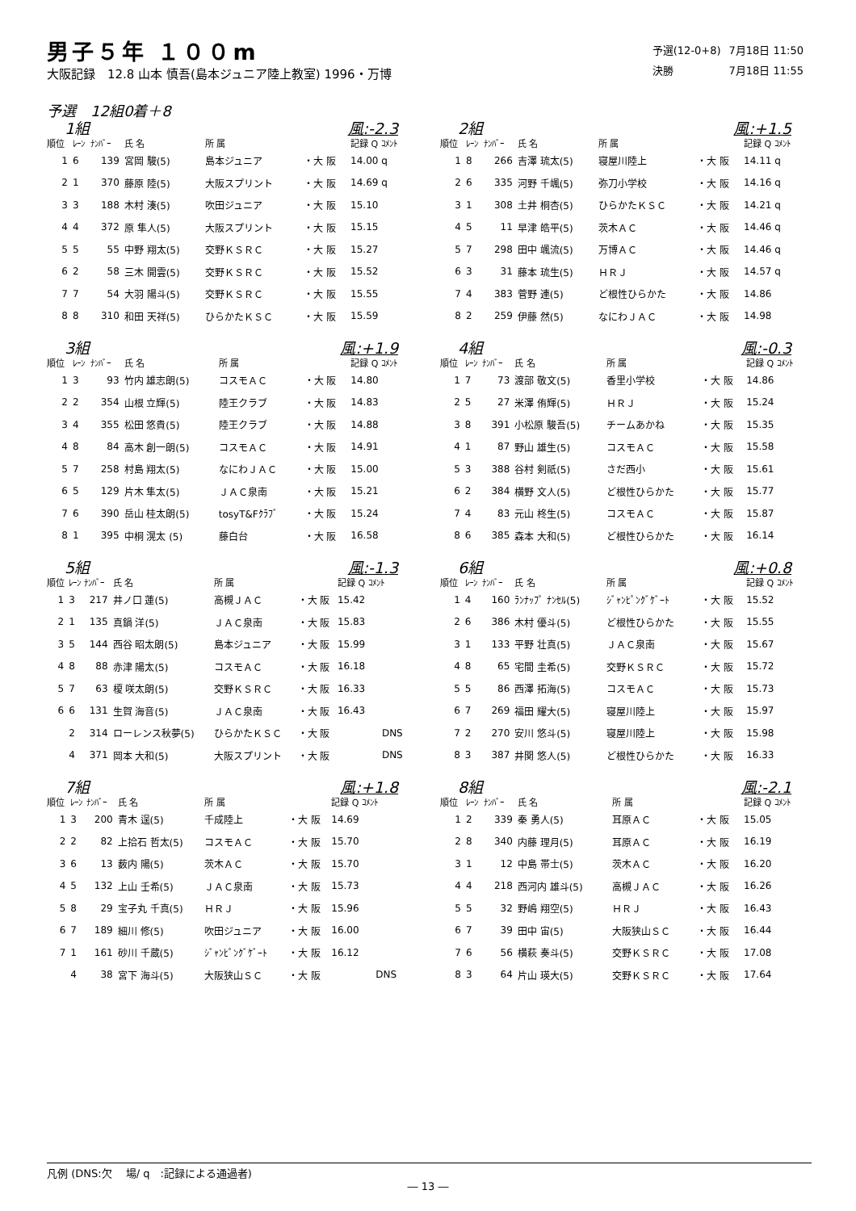男子５年 １００m
大阪記録　12.8 山本 慎吾(島本ジュニア陸上教室) 1996・万博
| 予選(12-0+8) | 7月18日 11:50 |
| 決勝 | 7月18日 11:55 |
予選　12組0着＋8
1組 風:-2.3
| 順位 | ﾚｰﾝ | ﾅﾝﾊﾞｰ | 氏 名 | 所 属 | | 記録 Q ｺﾒﾝﾄ |
| --- | --- | --- | --- | --- | --- | --- |
| 1 | 6 | 139 | 宮岡 駿(5) | 島本ジュニア | ・大 阪 | 14.00 q |
| 2 | 1 | 370 | 藤原 陸(5) | 大阪スプリント | ・大 阪 | 14.69 q |
| 3 | 3 | 188 | 木村 湊(5) | 吹田ジュニア | ・大 阪 | 15.10 |
| 4 | 4 | 372 | 原 隼人(5) | 大阪スプリント | ・大 阪 | 15.15 |
| 5 | 5 | 55 | 中野 翔太(5) | 交野ＫＳＲＣ | ・大 阪 | 15.27 |
| 6 | 2 | 58 | 三木 開雲(5) | 交野ＫＳＲＣ | ・大 阪 | 15.52 |
| 7 | 7 | 54 | 大羽 陽斗(5) | 交野ＫＳＲＣ | ・大 阪 | 15.55 |
| 8 | 8 | 310 | 和田 天祥(5) | ひらかたＫＳＣ | ・大 阪 | 15.59 |
2組 風:+1.5
| 順位 | ﾚｰﾝ | ﾅﾝﾊﾞｰ | 氏 名 | 所 属 | | 記録 Q ｺﾒﾝﾄ |
| --- | --- | --- | --- | --- | --- | --- |
| 1 | 8 | 266 | 吉澤 琉太(5) | 寝屋川陸上 | ・大 阪 | 14.11 q |
| 2 | 6 | 335 | 河野 千颯(5) | 弥刀小学校 | ・大 阪 | 14.16 q |
| 3 | 1 | 308 | 土井 桐杏(5) | ひらかたＫＳＣ | ・大 阪 | 14.21 q |
| 4 | 5 | 11 | 早津 皓平(5) | 茨木ＡＣ | ・大 阪 | 14.46 q |
| 5 | 7 | 298 | 田中 颯流(5) | 万博ＡＣ | ・大 阪 | 14.46 q |
| 6 | 3 | 31 | 藤本 琉生(5) | ＨＲＪ | ・大 阪 | 14.57 q |
| 7 | 4 | 383 | 菅野 連(5) | ど根性ひらかた | ・大 阪 | 14.86 |
| 8 | 2 | 259 | 伊藤 然(5) | なにわＪＡＣ | ・大 阪 | 14.98 |
3組 風:+1.9
| 順位 | ﾚｰﾝ | ﾅﾝﾊﾞｰ | 氏 名 | 所 属 | | 記録 Q ｺﾒﾝﾄ |
| --- | --- | --- | --- | --- | --- | --- |
| 1 | 3 | 93 | 竹内 雄志朗(5) | コスモＡＣ | ・大 阪 | 14.80 |
| 2 | 2 | 354 | 山根 立輝(5) | 陸王クラブ | ・大 阪 | 14.83 |
| 3 | 4 | 355 | 松田 悠貴(5) | 陸王クラブ | ・大 阪 | 14.88 |
| 4 | 8 | 84 | 高木 創一朗(5) | コスモＡＣ | ・大 阪 | 14.91 |
| 5 | 7 | 258 | 村島 翔太(5) | なにわＪＡＣ | ・大 阪 | 15.00 |
| 6 | 5 | 129 | 片木 隼太(5) | ＪＡＣ泉南 | ・大 阪 | 15.21 |
| 7 | 6 | 390 | 岳山 桂太朗(5) | tosyT&Fｸﾗﾌﾞ | ・大 阪 | 15.24 |
| 8 | 1 | 395 | 中桐 滉太 (5) | 藤白台 | ・大 阪 | 16.58 |
4組 風:-0.3
| 順位 | ﾚｰﾝ | ﾅﾝﾊﾞｰ | 氏 名 | 所 属 | | 記録 Q ｺﾒﾝﾄ |
| --- | --- | --- | --- | --- | --- | --- |
| 1 | 7 | 73 | 渡部 敬文(5) | 香里小学校 | ・大 阪 | 14.86 |
| 2 | 5 | 27 | 米澤 侑輝(5) | ＨＲＪ | ・大 阪 | 15.24 |
| 3 | 8 | 391 | 小松原 駿吾(5) | チームあかね | ・大 阪 | 15.35 |
| 4 | 1 | 87 | 野山 雄生(5) | コスモＡＣ | ・大 阪 | 15.58 |
| 5 | 3 | 388 | 谷村 剣祇(5) | さだ西小 | ・大 阪 | 15.61 |
| 6 | 2 | 384 | 横野 文人(5) | ど根性ひらかた | ・大 阪 | 15.77 |
| 7 | 4 | 83 | 元山 柊生(5) | コスモＡＣ | ・大 阪 | 15.87 |
| 8 | 6 | 385 | 森本 大和(5) | ど根性ひらかた | ・大 阪 | 16.14 |
5組 風:-1.3
| 順位 | ﾚｰﾝ | ﾅﾝﾊﾞｰ | 氏 名 | 所 属 | | 記録 Q ｺﾒﾝﾄ |
| --- | --- | --- | --- | --- | --- | --- |
| 1 | 3 | 217 | 井ノ口 蓮(5) | 高槻ＪＡＣ | ・大 阪 | 15.42 |
| 2 | 1 | 135 | 真鍋 洋(5) | ＪＡＣ泉南 | ・大 阪 | 15.83 |
| 3 | 5 | 144 | 西谷 昭太朗(5) | 島本ジュニア | ・大 阪 | 15.99 |
| 4 | 8 | 88 | 赤津 陽太(5) | コスモＡＣ | ・大 阪 | 16.18 |
| 5 | 7 | 63 | 榎 咲太朗(5) | 交野ＫＳＲＣ | ・大 阪 | 16.33 |
| 6 | 6 | 131 | 生賀 海音(5) | ＪＡＣ泉南 | ・大 阪 | 16.43 |
| | 2 | 314 | ローレンス秋夢(5) | ひらかたＫＳＣ | ・大 阪 | DNS |
| | 4 | 371 | 岡本 大和(5) | 大阪スプリント | ・大 阪 | DNS |
6組 風:+0.8
| 順位 | ﾚｰﾝ | ﾅﾝﾊﾞｰ | 氏 名 | 所 属 | | 記録 Q ｺﾒﾝﾄ |
| --- | --- | --- | --- | --- | --- | --- |
| 1 | 4 | 160 | ﾗﾝﾅｯﾌﾟ ﾅﾝｾﾙ(5) | ｼﾞｬﾝﾋﾟﾝｸﾞｹﾞｰﾄ | ・大 阪 | 15.52 |
| 2 | 6 | 386 | 木村 優斗(5) | ど根性ひらかた | ・大 阪 | 15.55 |
| 3 | 1 | 133 | 平野 壮真(5) | ＪＡＣ泉南 | ・大 阪 | 15.67 |
| 4 | 8 | 65 | 宅間 圭希(5) | 交野ＫＳＲＣ | ・大 阪 | 15.72 |
| 5 | 5 | 86 | 西澤 拓海(5) | コスモＡＣ | ・大 阪 | 15.73 |
| 6 | 7 | 269 | 福田 耀大(5) | 寝屋川陸上 | ・大 阪 | 15.97 |
| 7 | 2 | 270 | 安川 悠斗(5) | 寝屋川陸上 | ・大 阪 | 15.98 |
| 8 | 3 | 387 | 井関 悠人(5) | ど根性ひらかた | ・大 阪 | 16.33 |
7組 風:+1.8
| 順位 | ﾚｰﾝ | ﾅﾝﾊﾞｰ | 氏 名 | 所 属 | | 記録 Q ｺﾒﾝﾄ |
| --- | --- | --- | --- | --- | --- | --- |
| 1 | 3 | 200 | 青木 逞(5) | 千成陸上 | ・大 阪 | 14.69 |
| 2 | 2 | 82 | 上拾石 哲太(5) | コスモＡＣ | ・大 阪 | 15.70 |
| 3 | 6 | 13 | 薮内 陽(5) | 茨木ＡＣ | ・大 阪 | 15.70 |
| 4 | 5 | 132 | 上山 壬希(5) | ＪＡＣ泉南 | ・大 阪 | 15.73 |
| 5 | 8 | 29 | 宝子丸 千真(5) | ＨＲＪ | ・大 阪 | 15.96 |
| 6 | 7 | 189 | 細川 修(5) | 吹田ジュニア | ・大 阪 | 16.00 |
| 7 | 1 | 161 | 砂川 千蔵(5) | ｼﾞｬﾝﾋﾟﾝｸﾞｹﾞｰﾄ | ・大 阪 | 16.12 |
| | 4 | 38 | 宮下 海斗(5) | 大阪狭山ＳＣ | ・大 阪 | DNS |
8組 風:-2.1
| 順位 | ﾚｰﾝ | ﾅﾝﾊﾞｰ | 氏 名 | 所 属 | | 記録 Q ｺﾒﾝﾄ |
| --- | --- | --- | --- | --- | --- | --- |
| 1 | 2 | 339 | 秦 勇人(5) | 耳原ＡＣ | ・大 阪 | 15.05 |
| 2 | 8 | 340 | 内藤 理月(5) | 耳原ＡＣ | ・大 阪 | 16.19 |
| 3 | 1 | 12 | 中島 帯士(5) | 茨木ＡＣ | ・大 阪 | 16.20 |
| 4 | 4 | 218 | 西河内 雄斗(5) | 高槻ＪＡＣ | ・大 阪 | 16.26 |
| 5 | 5 | 32 | 野嶋 翔空(5) | ＨＲＪ | ・大 阪 | 16.43 |
| 6 | 7 | 39 | 田中 宙(5) | 大阪狭山ＳＣ | ・大 阪 | 16.44 |
| 7 | 6 | 56 | 横萩 奏斗(5) | 交野ＫＳＲＣ | ・大 阪 | 17.08 |
| 8 | 3 | 64 | 片山 瑛大(5) | 交野ＫＳＲＣ | ・大 阪 | 17.64 |
凡例 (DNS:欠　 場/ q　:記録による通過者)
― 13 ―